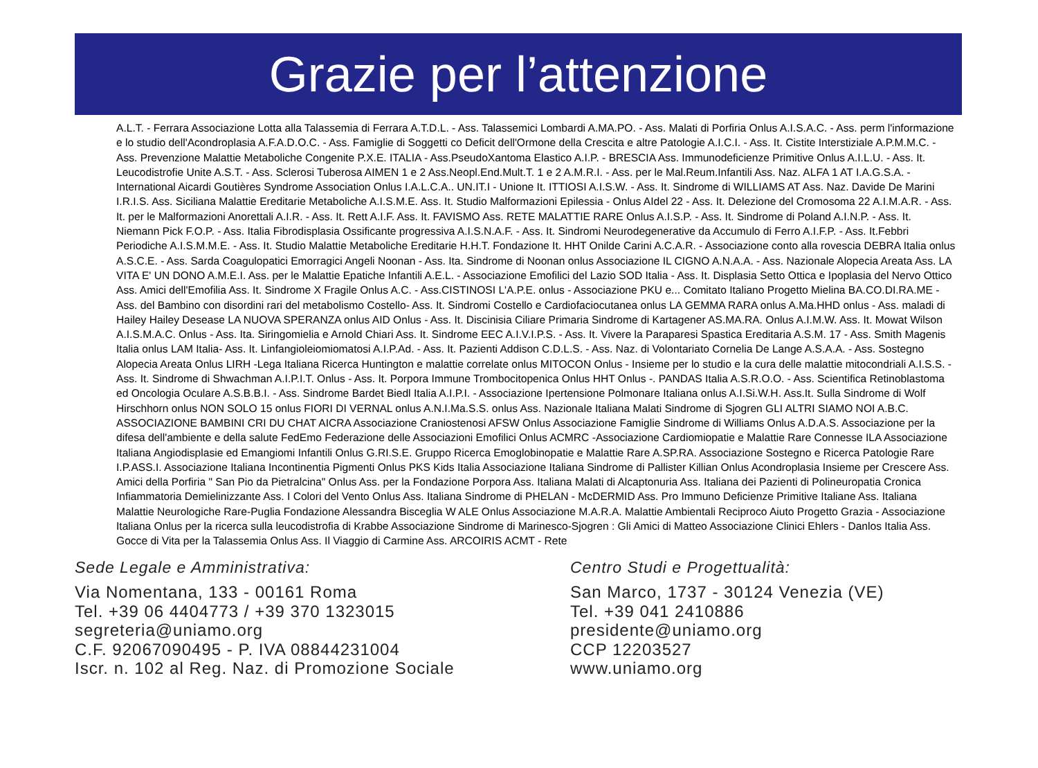Grazie per l’attenzione
A.L.T. - Ferrara Associazione Lotta alla Talassemia di Ferrara A.T.D.L. - Ass. Talassemici Lombardi A.MA.PO. - Ass. Malati di Porfiria Onlus A.I.S.A.C. - Ass. perm l'informazione e lo studio dell'Acondroplasia A.F.A.D.O.C. - Ass. Famiglie di Soggetti co Deficit dell'Ormone della Crescita e altre Patologie A.I.C.I. - Ass. It. Cistite Interstiziale A.P.M.M.C. - Ass. Prevenzione Malattie Metaboliche Congenite P.X.E. ITALIA - Ass.PseudoXantoma Elastico A.I.P. - BRESCIA Ass. Immunodeficienze Primitive Onlus A.I.L.U. - Ass. It. Leucodistrofie Unite A.S.T. - Ass. Sclerosi Tuberosa AIMEN 1 e 2 Ass.Neopl.End.Mult.T. 1 e 2 A.M.R.I. - Ass. per le Mal.Reum.Infantili Ass. Naz. ALFA 1 AT I.A.G.S.A. - International Aicardi Goutières Syndrome Association Onlus I.A.L.C.A.. UN.IT.I - Unione It. ITTIOSI A.I.S.W. - Ass. It. Sindrome di WILLIAMS AT Ass. Naz. Davide De Marini I.R.I.S. Ass. Siciliana Malattie Ereditarie Metaboliche A.I.S.M.E. Ass. It. Studio Malformazioni Epilessia - Onlus AIdel 22 - Ass. It. Delezione del Cromosoma 22 A.I.M.A.R. - Ass. It. per le Malformazioni Anorettali A.I.R. - Ass. It. Rett A.I.F. Ass. It. FAVISMO Ass. RETE MALATTIE RARE Onlus A.I.S.P. - Ass. It. Sindrome di Poland A.I.N.P. - Ass. It. Niemann Pick F.O.P. - Ass. Italia Fibrodisplasia Ossificante progressiva A.I.S.N.A.F. - Ass. It. Sindromi Neurodegenerative da Accumulo di Ferro A.I.F.P. - Ass. It.Febbri Periodiche A.I.S.M.M.E. - Ass. It. Studio Malattie Metaboliche Ereditarie H.H.T. Fondazione It. HHT Onilde Carini A.C.A.R. - Associazione conto alla rovescia DEBRA Italia onlus A.S.C.E. - Ass. Sarda Coagulopatici Emorragici Angeli Noonan - Ass. Ita. Sindrome di Noonan onlus Associazione IL CIGNO A.N.A.A. - Ass. Nazionale Alopecia Areata Ass. LA VITA E' UN DONO A.M.E.I. Ass. per le Malattie Epatiche Infantili A.E.L. - Associazione Emofilici del Lazio SOD Italia - Ass. It. Displasia Setto Ottica e Ipoplasia del Nervo Ottico Ass. Amici dell'Emofilia Ass. It. Sindrome X Fragile Onlus A.C. - Ass.CISTINOSI L'A.P.E. onlus - Associazione PKU e... Comitato Italiano Progetto Mielina BA.CO.DI.RA.ME - Ass. del Bambino con disordini rari del metabolismo Costello- Ass. It. Sindromi Costello e Cardiofaciocutanea onlus LA GEMMA RARA onlus A.Ma.HHD onlus - Ass. maladi di Hailey Hailey Desease LA NUOVA SPERANZA onlus AID Onlus - Ass. It. Discinisia Ciliare Primaria Sindrome di Kartagener AS.MA.RA. Onlus A.I.M.W. Ass. It. Mowat Wilson A.I.S.M.A.C. Onlus - Ass. Ita. Siringomielia e Arnold Chiari Ass. It. Sindrome EEC A.I.V.I.P.S. - Ass. It. Vivere la Paraparesi Spastica Ereditaria A.S.M. 17 - Ass. Smith Magenis Italia onlus LAM Italia- Ass. It. Linfangioleiomiomatosi A.I.P.Ad. - Ass. It. Pazienti Addison C.D.L.S. - Ass. Naz. di Volontariato Cornelia De Lange A.S.A.A. - Ass. Sostegno Alopecia Areata Onlus LIRH -Lega Italiana Ricerca Huntington e malattie correlate onlus MITOCON Onlus - Insieme per lo studio e la cura delle malattie mitocondriali A.I.S.S. - Ass. It. Sindrome di Shwachman A.I.P.I.T. Onlus - Ass. It. Porpora Immune Trombocitopenica Onlus HHT Onlus -. PANDAS Italia A.S.R.O.O. - Ass. Scientifica Retinoblastoma ed Oncologia Oculare A.S.B.B.I. - Ass. Sindrome Bardet Biedl Italia A.I.P.I. - Associazione Ipertensione Polmonare Italiana onlus A.I.Si.W.H. Ass.It. Sulla Sindrome di Wolf Hirschhorn onlus NON SOLO 15 onlus FIORI DI VERNAL onlus A.N.I.Ma.S.S. onlus Ass. Nazionale Italiana Malati Sindrome di Sjogren GLI ALTRI SIAMO NOI A.B.C. ASSOCIAZIONE BAMBINI CRI DU CHAT AICRA Associazione Craniostenosi AFSW Onlus Associazione Famiglie Sindrome di Williams Onlus A.D.A.S. Associazione per la difesa dell'ambiente e della salute FedEmo Federazione delle Associazioni Emofilici Onlus ACMRC -Associazione Cardiomiopatie e Malattie Rare Connesse ILA Associazione Italiana Angiodisplasie ed Emangiomi Infantili Onlus G.RI.S.E. Gruppo Ricerca Emoglobinopatie e Malattie Rare A.SP.RA. Associazione Sostegno e Ricerca Patologie Rare I.P.ASS.I. Associazione Italiana Incontinentia Pigmenti Onlus PKS Kids Italia Associazione Italiana Sindrome di Pallister Killian Onlus Acondroplasia Insieme per Crescere Ass. Amici della Porfiria " San Pio da Pietralcina" Onlus Ass. per la Fondazione Porpora Ass. Italiana Malati di Alcaptonuria Ass. Italiana dei Pazienti di Polineuropatia Cronica Infiammatoria Demielinizzante Ass. I Colori del Vento Onlus Ass. Italiana Sindrome di PHELAN - McDERMID Ass. Pro Immuno Deficienze Primitive Italiane Ass. Italiana Malattie Neurologiche Rare-Puglia Fondazione Alessandra Bisceglia W ALE Onlus Associazione M.A.R.A. Malattie Ambientali Reciproco Aiuto Progetto Grazia - Associazione Italiana Onlus per la ricerca sulla leucodistrofia di Krabbe Associazione Sindrome di Marinesco-Sjogren : Gli Amici di Matteo Associazione Clinici Ehlers - Danlos Italia Ass. Gocce di Vita per la Talassemia Onlus Ass. Il Viaggio di Carmine Ass. ARCOIRIS ACMT - Rete
Sede Legale e Amministrativa:
Via Nomentana, 133 - 00161 Roma
Tel. +39 06 4404773 / +39 370 1323015
segreteria@uniamo.org
C.F. 92067090495 - P. IVA 08844231004
Iscr. n. 102 al Reg. Naz. di Promozione Sociale
Centro Studi e Progettualità:
San Marco, 1737 - 30124 Venezia (VE)
Tel. +39 041 2410886
presidente@uniamo.org
CCP 12203527
www.uniamo.org